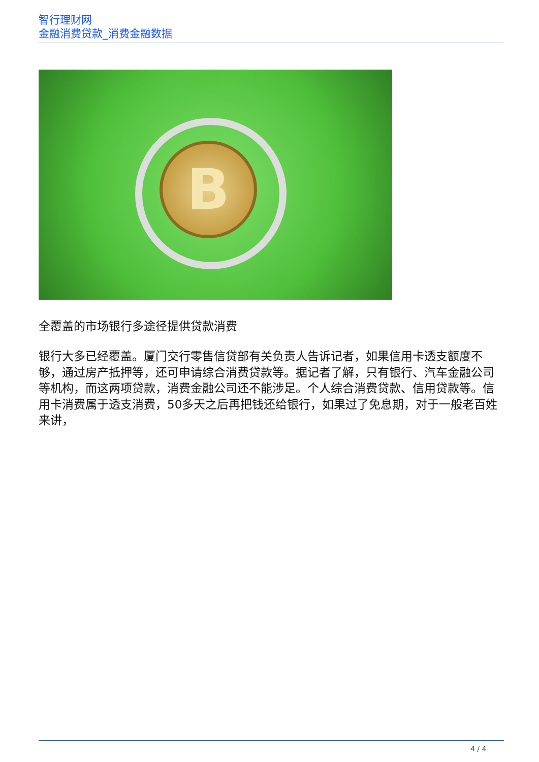智行理财网
金融消费贷款_消费金融数据
B
全覆盖的市场银行多途径提供贷款消费
银行大多已经覆盖。厦门交行零售信贷部有关负责人告诉记者，如果信用卡透支额度不够，通过房产抵押等，还可申请综合消费贷款等。据记者了解，只有银行、汽车金融公司等机构，而这两项贷款，消费金融公司还不能涉足。个人综合消费贷款、信用贷款等。信用卡消费属于透支消费，50多天之后再把钱还给银行，如果过了免息期，对于一般老百姓来讲，
4 / 4